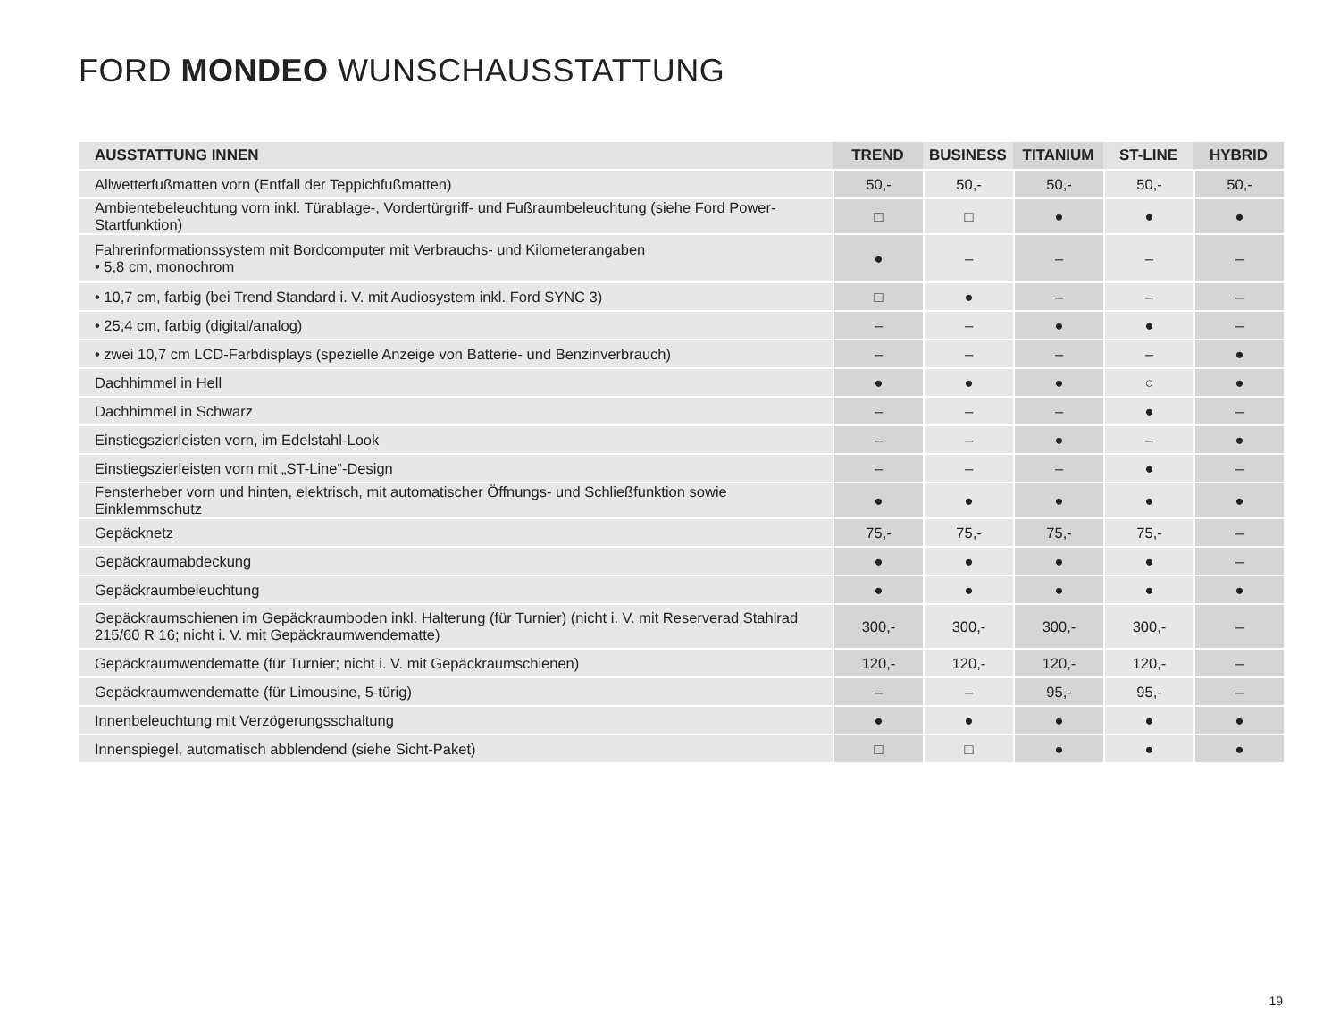FORD MONDEO WUNSCHAUSSTATTUNG
| AUSSTATTUNG INNEN | TREND | BUSINESS | TITANIUM | ST-LINE | HYBRID |
| --- | --- | --- | --- | --- | --- |
| Allwetterfußmatten vorn (Entfall der Teppichfußmatten) | 50,- | 50,- | 50,- | 50,- | 50,- |
| Ambientebeleuchtung vorn inkl. Türablage-, Vordertürgriff- und Fußraumbeleuchtung (siehe Ford Power-Startfunktion) | □ | □ | ● | ● | ● |
| Fahrerinformationssystem mit Bordcomputer mit Verbrauchs- und Kilometerangaben • 5,8 cm, monochrom | ● | – | – | – | – |
| • 10,7 cm, farbig (bei Trend Standard i. V. mit Audiosystem inkl. Ford SYNC 3) | □ | ● | – | – | – |
| • 25,4 cm, farbig (digital/analog) | – | – | ● | ● | – |
| • zwei 10,7 cm LCD-Farbdisplays (spezielle Anzeige von Batterie- und Benzinverbrauch) | – | – | – | – | ● |
| Dachhimmel in Hell | ● | ● | ● | ○ | ● |
| Dachhimmel in Schwarz | – | – | – | ● | – |
| Einstiegszierleisten vorn, im Edelstahl-Look | – | – | ● | – | ● |
| Einstiegszierleisten vorn mit „ST-Line“-Design | – | – | – | ● | – |
| Fensterheber vorn und hinten, elektrisch, mit automatischer Öffnungs- und Schließfunktion sowie Einklemmschutz | ● | ● | ● | ● | ● |
| Gepäcknetz | 75,- | 75,- | 75,- | 75,- | – |
| Gepäckraumabdeckung | ● | ● | ● | ● | – |
| Gepäckraumbeleuchtung | ● | ● | ● | ● | ● |
| Gepäckraumschienen im Gepäckraumboden inkl. Halterung (für Turnier) (nicht i. V. mit Reserverad Stahlrad 215/60 R 16; nicht i. V. mit Gepäckraumwendematte) | 300,- | 300,- | 300,- | 300,- | – |
| Gepäckraumwendematte (für Turnier; nicht i. V. mit Gepäckraumschienen) | 120,- | 120,- | 120,- | 120,- | – |
| Gepäckraumwendematte (für Limousine, 5-türig) | – | – | 95,- | 95,- | – |
| Innenbeleuchtung mit Verzögerungsschaltung | ● | ● | ● | ● | ● |
| Innenspiegel, automatisch abblendend (siehe Sicht-Paket) | □ | □ | ● | ● | ● |
19